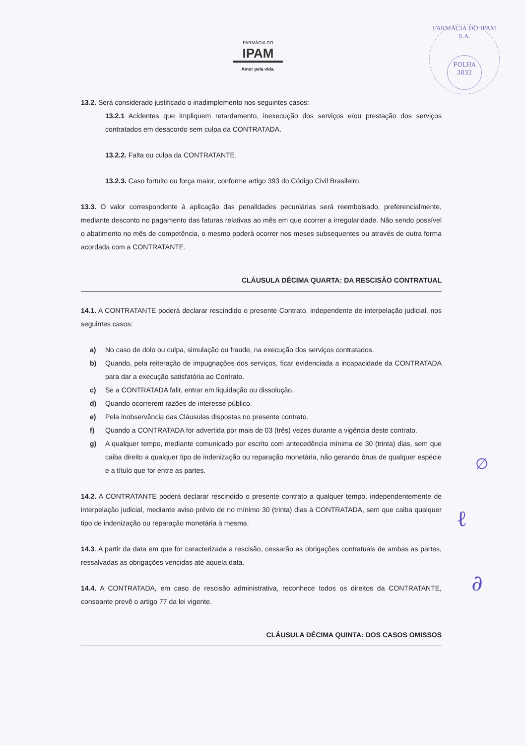FARMÁCIA DO
IPAM
Amor pela vida.
FARMÁCIA DO IPAM S.A.
FOLHA
3032
13.2. Será considerado justificado o inadimplemento nos seguintes casos:
13.2.1 Acidentes que impliquem retardamento, inexecução dos serviços e/ou prestação dos serviços contratados em desacordo sem culpa da CONTRATADA.
13.2.2. Falta ou culpa da CONTRATANTE.
13.2.3. Caso fortuito ou força maior, conforme artigo 393 do Código Civil Brasileiro.
13.3. O valor correspondente à aplicação das penalidades pecuniárias será reembolsado, preferencialmente, mediante desconto no pagamento das faturas relativas ao mês em que ocorrer a irregularidade. Não sendo possível o abatimento no mês de competência, o mesmo poderá ocorrer nos meses subsequentes ou através de outra forma acordada com a CONTRATANTE.
CLÁUSULA DÉCIMA QUARTA: DA RESCISÃO CONTRATUAL
14.1. A CONTRATANTE poderá declarar rescindido o presente Contrato, independente de interpelação judicial, nos seguintes casos:
a) No caso de dolo ou culpa, simulação ou fraude, na execução dos serviços contratados.
b) Quando, pela reiteração de impugnações dos serviços, ficar evidenciada a incapacidade da CONTRATADA para dar a execução satisfatória ao Contrato.
c) Se a CONTRATADA falir, entrar em liquidação ou dissolução.
d) Quando ocorrerem razões de interesse público.
e) Pela inobservância das Cláusulas dispostas no presente contrato.
f) Quando a CONTRATADA for advertida por mais de 03 (três) vezes durante a vigência deste contrato.
g) A qualquer tempo, mediante comunicado por escrito com antecedência mínima de 30 (trinta) dias, sem que caiba direito a qualquer tipo de indenização ou reparação monetária, não gerando ônus de qualquer espécie e a título que for entre as partes.
14.2. A CONTRATANTE poderá declarar rescindido o presente contrato a qualquer tempo, independentemente de interpelação judicial, mediante aviso prévio de no mínimo 30 (trinta) dias à CONTRATADA, sem que caiba qualquer tipo de indenização ou reparação monetária à mesma.
14.3. A partir da data em que for caracterizada a rescisão, cessarão as obrigações contratuais de ambas as partes, ressalvadas as obrigações vencidas até aquela data.
14.4. A CONTRATADA, em caso de rescisão administrativa, reconhece todos os direitos da CONTRATANTE, consoante prevê o artigo 77 da lei vigente.
CLÁUSULA DÉCIMA QUINTA: DOS CASOS OMISSOS
∅
ℓ
∂